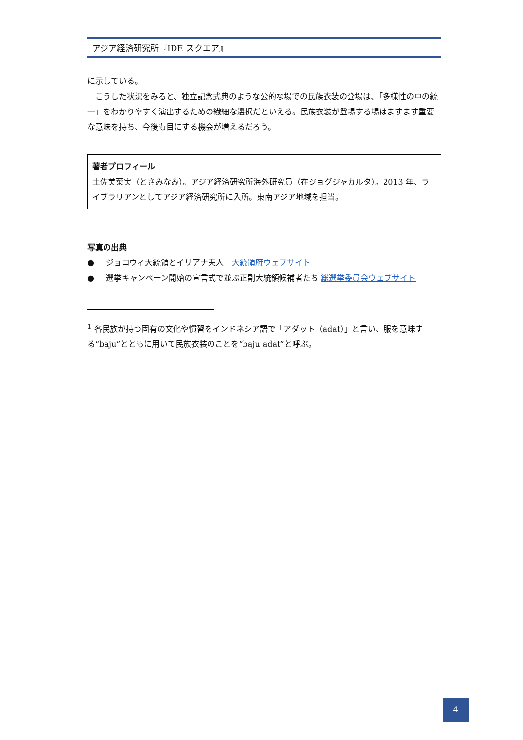アジア経済研究所『IDE スクエア』
に示している。
　こうした状況をみると、独立記念式典のような公的な場での民族衣装の登場は、「多様性の中の統一」をわかりやすく演出するための繊細な選択だといえる。民族衣装が登場する場はますます重要な意味を持ち、今後も目にする機会が増えるだろう。
著者プロフィール
土佐美菜実（とさみなみ）。アジア経済研究所海外研究員（在ジョグジャカルタ）。2013 年、ライブラリアンとしてアジア経済研究所に入所。東南アジア地域を担当。
写真の出典
● ジョコウィ大統領とイリアナ夫人　大統領府ウェブサイト
● 選挙キャンペーン開始の宣言式で並ぶ正副大統領候補者たち 総選挙委員会ウェブサイト
<sup>1</sup> 各民族が持つ固有の文化や慣習をインドネシア語で「アダット（adat）」と言い、服を意味する“baju”とともに用いて民族衣装のことを“baju adat”と呼ぶ。
4